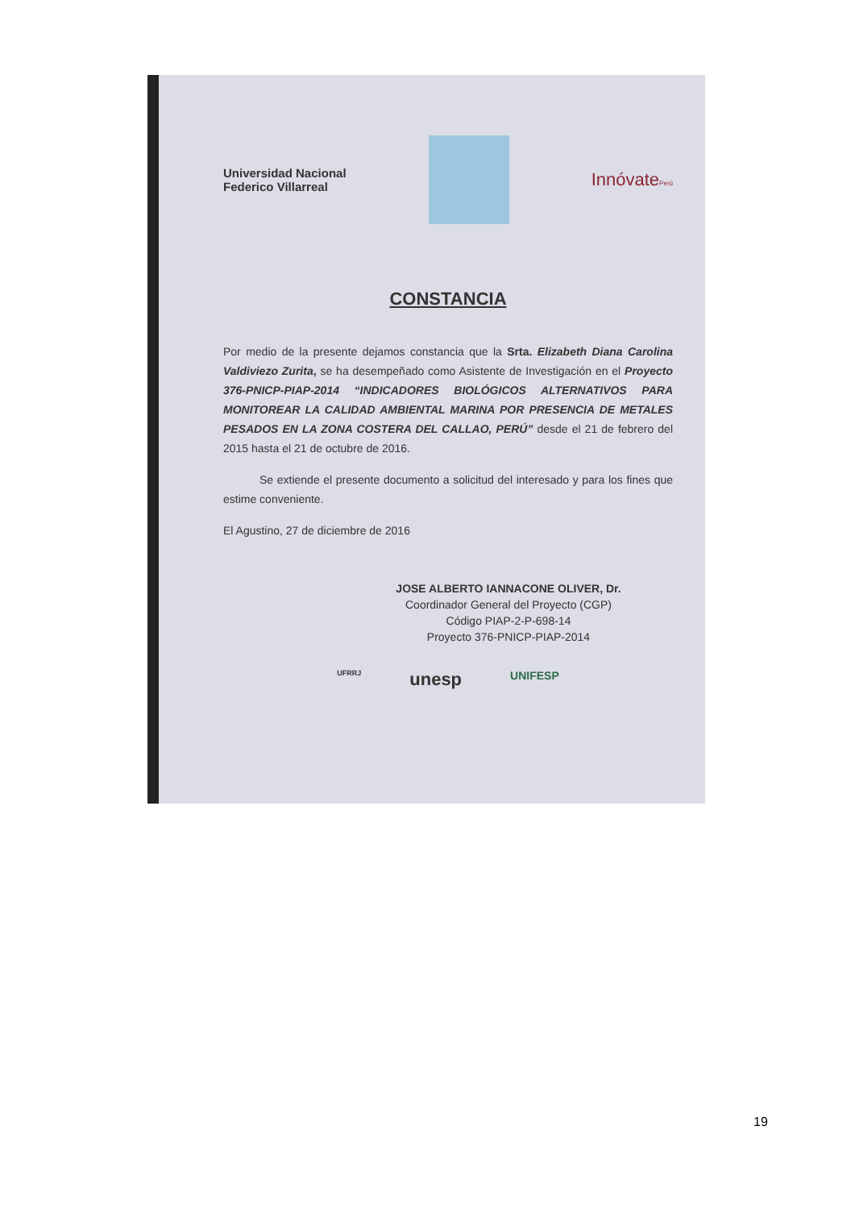Universidad Nacional
Federico Villarreal
InnóvatePerú
CONSTANCIA
Por medio de la presente dejamos constancia que la Srta. Elizabeth Diana Carolina Valdiviezo Zurita, se ha desempeñado como Asistente de Investigación en el Proyecto 376-PNICP-PIAP-2014 “INDICADORES BIOLÓGICOS ALTERNATIVOS PARA MONITOREAR LA CALIDAD AMBIENTAL MARINA POR PRESENCIA DE METALES PESADOS EN LA ZONA COSTERA DEL CALLAO, PERÚ” desde el 21 de febrero del 2015 hasta el 21 de octubre de 2016.
Se extiende el presente documento a solicitud del interesado y para los fines que estime conveniente.
El Agustino, 27 de diciembre de 2016
JOSE ALBERTO IANNACONE OLIVER, Dr.
Coordinador General del Proyecto (CGP)
Código PIAP-2-P-698-14
Proyecto 376-PNICP-PIAP-2014
UFRRJ unesp UNIFESP
19